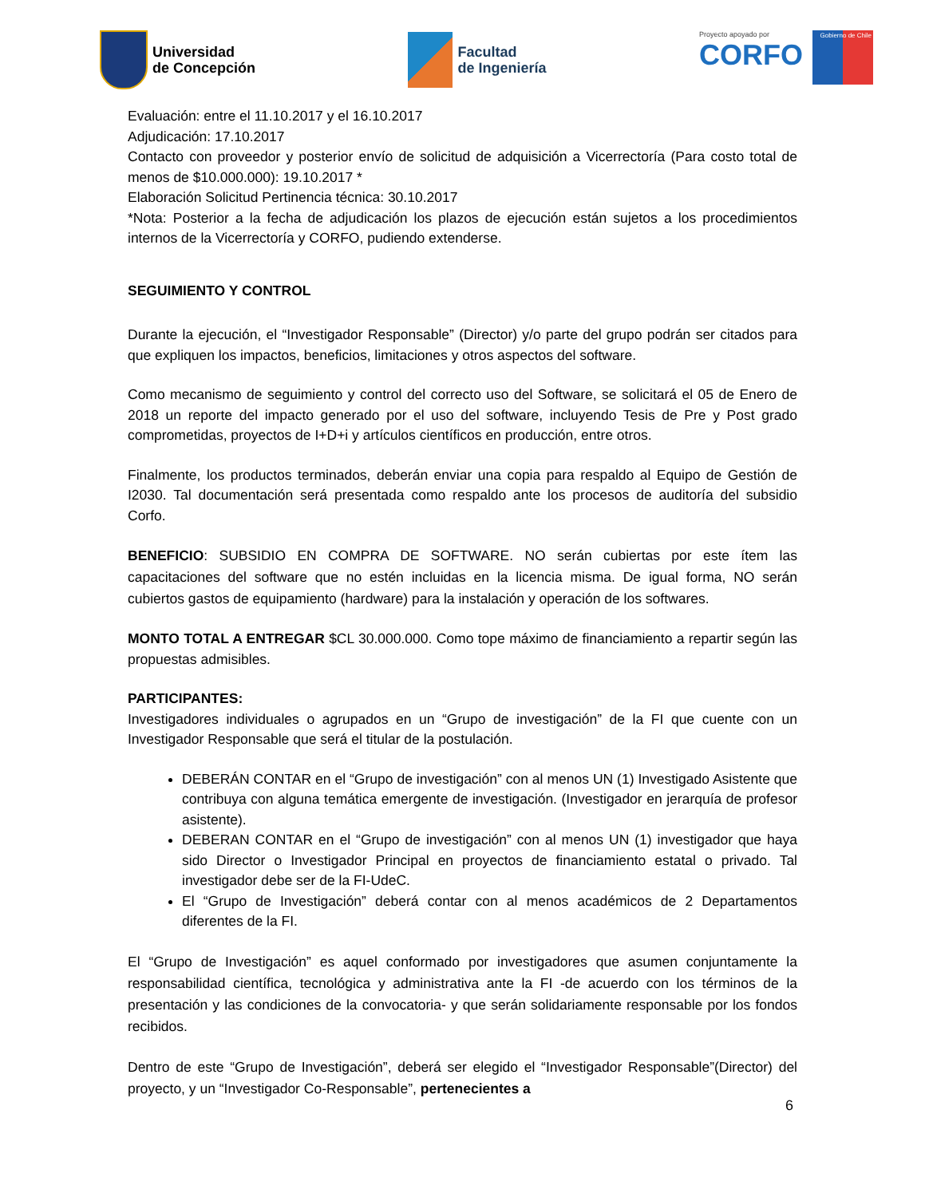Universidad
de Concepción
Facultad
de Ingeniería
Proyecto apoyado por
CORFO
Gobierno de Chile
Evaluación: entre el 11.10.2017 y el 16.10.2017
Adjudicación: 17.10.2017
Contacto con proveedor y posterior envío de solicitud de adquisición a Vicerrectoría (Para costo total de menos de $10.000.000): 19.10.2017 *
Elaboración Solicitud Pertinencia técnica: 30.10.2017
*Nota: Posterior a la fecha de adjudicación los plazos de ejecución están sujetos a los procedimientos internos de la Vicerrectoría y CORFO, pudiendo extenderse.
SEGUIMIENTO Y CONTROL
Durante la ejecución, el “Investigador Responsable” (Director) y/o parte del grupo podrán ser citados para que expliquen los impactos, beneficios, limitaciones y otros aspectos del software.
Como mecanismo de seguimiento y control del correcto uso del Software, se solicitará el 05 de Enero de 2018 un reporte del impacto generado por el uso del software, incluyendo Tesis de Pre y Post grado comprometidas, proyectos de I+D+i y artículos científicos en producción, entre otros.
Finalmente, los productos terminados, deberán enviar una copia para respaldo al Equipo de Gestión de I2030. Tal documentación será presentada como respaldo ante los procesos de auditoría del subsidio Corfo.
BENEFICIO: SUBSIDIO EN COMPRA DE SOFTWARE. NO serán cubiertas por este ítem las capacitaciones del software que no estén incluidas en la licencia misma. De igual forma, NO serán cubiertos gastos de equipamiento (hardware) para la instalación y operación de los softwares.
MONTO TOTAL A ENTREGAR $CL 30.000.000. Como tope máximo de financiamiento a repartir según las propuestas admisibles.
PARTICIPANTES:
Investigadores individuales o agrupados en un “Grupo de investigación” de la FI que cuente con un Investigador Responsable que será el titular de la postulación.
DEBERÁN CONTAR en el “Grupo de investigación” con al menos UN (1) Investigado Asistente que contribuya con alguna temática emergente de investigación. (Investigador en jerarquía de profesor asistente).
DEBERAN CONTAR en el “Grupo de investigación” con al menos UN (1) investigador que haya sido Director o Investigador Principal en proyectos de financiamiento estatal o privado. Tal investigador debe ser de la FI-UdeC.
El “Grupo de Investigación” deberá contar con al menos académicos de 2 Departamentos diferentes de la FI.
El “Grupo de Investigación” es aquel conformado por investigadores que asumen conjuntamente la responsabilidad científica, tecnológica y administrativa ante la FI -de acuerdo con los términos de la presentación y las condiciones de la convocatoria- y que serán solidariamente responsable por los fondos recibidos.
Dentro de este “Grupo de Investigación”, deberá ser elegido el “Investigador Responsable”(Director) del proyecto, y un “Investigador Co-Responsable”, pertenecientes a
6